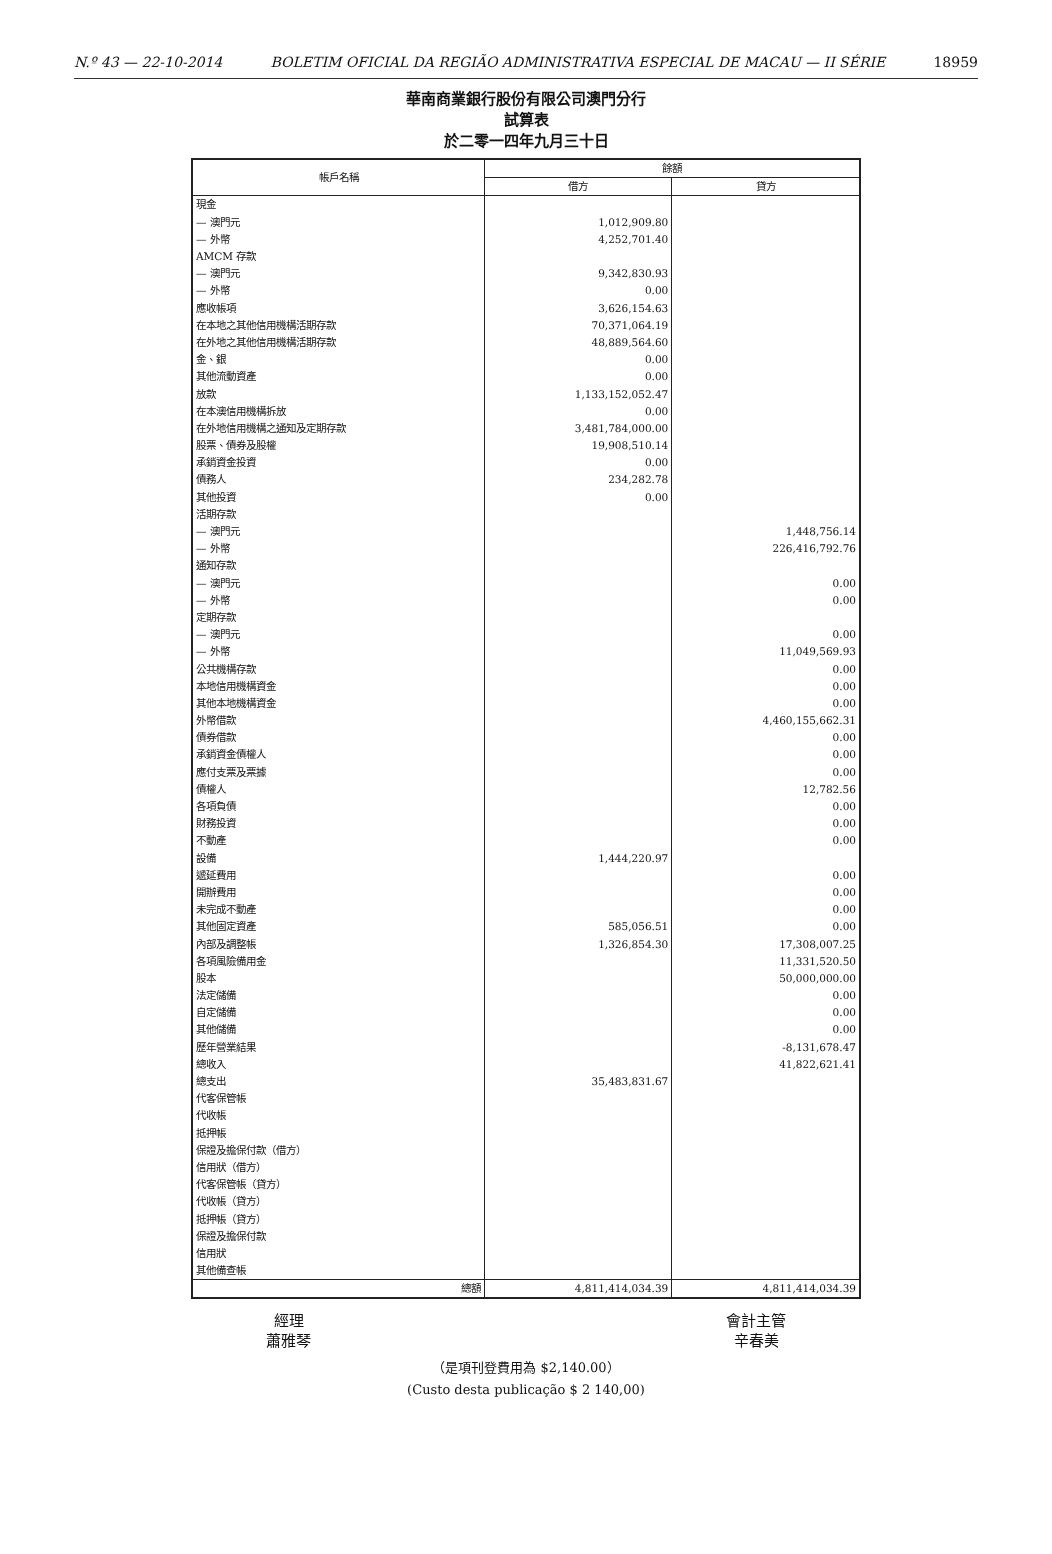N.º 43 — 22-10-2014 BOLETIM OFICIAL DA REGIÃO ADMINISTRATIVA ESPECIAL DE MACAU — II SÉRIE 18959
華南商業銀行股份有限公司澳門分行
試算表
於二零一四年九月三十日
| 帳戶名稱 | 餘額 | |
| --- | --- | --- |
| | 借方 | 貸方 |
| 現金 | | |
| — 澳門元 | 1,012,909.80 | |
| — 外幣 | 4,252,701.40 | |
| AMCM 存款 | | |
| — 澳門元 | 9,342,830.93 | |
| — 外幣 | 0.00 | |
| 應收帳項 | 3,626,154.63 | |
| 在本地之其他信用機構活期存款 | 70,371,064.19 | |
| 在外地之其他信用機構活期存款 | 48,889,564.60 | |
| 金、銀 | 0.00 | |
| 其他流動資產 | 0.00 | |
| 放款 | 1,133,152,052.47 | |
| 在本澳信用機構拆放 | 0.00 | |
| 在外地信用機構之通知及定期存款 | 3,481,784,000.00 | |
| 股票、債券及股權 | 19,908,510.14 | |
| 承銷資金投資 | 0.00 | |
| 債務人 | 234,282.78 | |
| 其他投資 | 0.00 | |
| 活期存款 | | |
| — 澳門元 | | 1,448,756.14 |
| — 外幣 | | 226,416,792.76 |
| 通知存款 | | |
| — 澳門元 | | 0.00 |
| — 外幣 | | 0.00 |
| 定期存款 | | |
| — 澳門元 | | 0.00 |
| — 外幣 | | 11,049,569.93 |
| 公共機構存款 | | 0.00 |
| 本地信用機構資金 | | 0.00 |
| 其他本地機構資金 | | 0.00 |
| 外幣借款 | | 4,460,155,662.31 |
| 債券借款 | | 0.00 |
| 承銷資金債權人 | | 0.00 |
| 應付支票及票據 | | 0.00 |
| 債權人 | | 12,782.56 |
| 各項負債 | | 0.00 |
| 財務投資 | | 0.00 |
| 不動產 | | 0.00 |
| 設備 | 1,444,220.97 | |
| 遞延費用 | | 0.00 |
| 開辦費用 | | 0.00 |
| 未完成不動產 | | 0.00 |
| 其他固定資產 | 585,056.51 | 0.00 |
| 內部及調整帳 | 1,326,854.30 | 17,308,007.25 |
| 各項風險備用金 | | 11,331,520.50 |
| 股本 | | 50,000,000.00 |
| 法定儲備 | | 0.00 |
| 自定儲備 | | 0.00 |
| 其他儲備 | | 0.00 |
| 歷年營業結果 | | -8,131,678.47 |
| 總收入 | | 41,822,621.41 |
| 總支出 | 35,483,831.67 | |
| 代客保管帳 | | |
| 代收帳 | | |
| 抵押帳 | | |
| 保證及擔保付款（借方） | | |
| 信用狀（借方） | | |
| 代客保管帳（貸方） | | |
| 代收帳（貸方） | | |
| 抵押帳（貸方） | | |
| 保證及擔保付款 | | |
| 信用狀 | | |
| 其他備查帳 | | |
| 總額 | 4,811,414,034.39 | 4,811,414,034.39 |
經理
蕭雅琴
會計主管
辛春美
（是項刊登費用為 $2,140.00）
(Custo desta publicação $ 2 140,00)